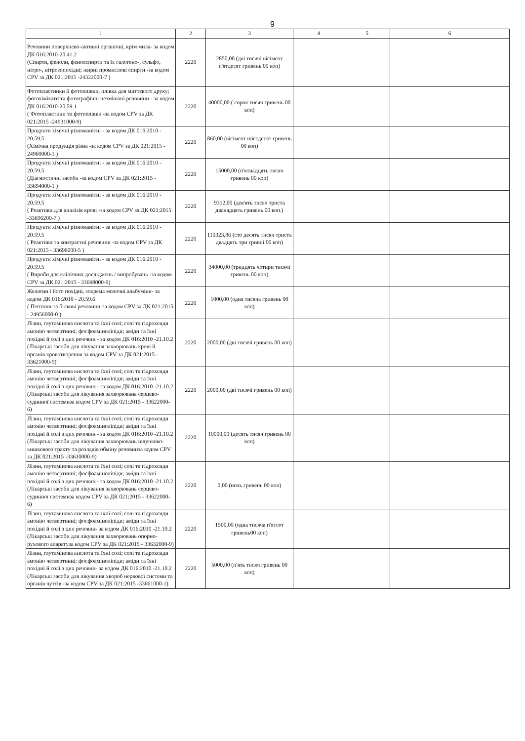9
| 1 | 2 | 3 | 4 | 5 | 6 |
| --- | --- | --- | --- | --- | --- |
| Речовини поверхнево-активні органічні, крім мила- за кодом ДК 016:2010-20.41.2 (Спирти, феноли, фенолспирти та їх галогено-, сульфо, нітро-, нітрозопохідні; жирні промислові спирти -за кодом CPV за ДК 021:2015 -24322000-7 ) | 2220 | 2850,00 (дві тисячі вісімсот п'ятдесят гривень 00 коп) | | | |
| Фотопластинки й фотоплівки, плівка для миттєвого друку; фотохімікати та фотографічні незмішані речовини - за кодом ДК 016:2010-20.59.1 ( Фотопластини ти фотоплівки -за кодом CPV за ДК 021:2015 -24931000-9) | 2220 | 40000,00 ( сорок тисяч гривень 00 коп) | | | |
| Продукти хімічні різноманітні - за кодом ДК 016:2010 - 20.59.5 (Хімічна продукція різна -за кодом CPV за ДК 021:2015 - 24960000-1 ) | 2220 | 860,00 (вісімсот шістдесят гривень 00 коп) | | | |
| Продукти хімічні різноманітні - за кодом ДК 016:2010 - 20.59.5 (Діагностичні засоби -за кодом CPV за ДК 021:2015 - 33694000-1 ) | 2220 | 15000,00 (п'ятнадцять тисяч гривень 00 коп) | | | |
| Продукти хімічні різноманітні - за кодом ДК 016:2010 - 20.59.5 ( Реактиви для аналізів крові -за кодом CPV за ДК 021:2015 -33696200-7 ) | 2220 | 9312,00 (дев'ять тисяч триста дванадцять гривень 00 коп.) | | | |
| Продукти хімічні різноманітні - за кодом ДК 016:2010 - 20.59.5 ( Реактиви та контрастні речовини -за кодом CPV за ДК 021:2015 - 33696000-5 ) | 2220 | 110323,86 (сто десять тисяч триста двадцять три гривні 00 коп) | | | |
| Продукти хімічні різноманітні - за кодом ДК 016:2010 - 20.59.5 ( Вироби для клінічних досліджень / випробувань -за кодом CPV за ДК 021:2015 - 33698000-9) | 2220 | 34000,00 (тридцять чотири тисячі гривень 00 коп) | | | |
| Желатин і його похідні, зокрема молочні альбуміни- за кодом ДК 016:2010 - 20.59.6 ( Пептони та білкові речовини-за кодом CPV за ДК 021:2015 - 24956000-0 ) | 2220 | 1000,00 (одна тисяча гривень 00 коп) | | | |
| Лізин, глутамінова кислота та їхні солі; солі та гідроксиди амонію четвертинні; фосфоаміноліпіди; аміди та їхні похідні й солі з цих речовин - за кодом ДК 016:2010 -21.10.2 (Лікарські засоби для лікування захворювань крові й органів кровотворення за кодом CPV за ДК 021:2015 - 33621000-9) | 2220 | 2000,00 (дві тисячі гривень 00 коп) | | | |
| Лізин, глутамінова кислота та їхні солі; солі та гідроксиди амонію четвертинні; фосфоаміноліпіди; аміди та їхні похідні й солі з цих речовин - за кодом ДК 016:2010 -21.10.2 (Лікарські засоби для лікування захворювань серцево-судинної системиза кодом CPV за ДК 021:2015 - 33622000-6) | 2220 | 2000,00 (дві тисячі гривень 00 коп) | | | |
| Лізин, глутамінова кислота та їхні солі; солі та гідроксиди амонію четвертинні; фосфоаміноліпіди; аміди та їхні похідні й солі з цих речовин - за кодом ДК 016:2010 -21.10.2 (Лікарські засоби для лікування захворювань шлунково-кишкового тракту та розладів обміну речовинза кодом CPV за ДК 021:2015 -33610000-9) | 2220 | 10000,00 (десять тисяч гривень 00 коп) | | | |
| Лізин, глутамінова кислота та їхні солі; солі та гідроксиди амонію четвертинні; фосфоаміноліпіди; аміди та їхні похідні й солі з цих речовин - за кодом ДК 016:2010 -21.10.2 (Лікарські засоби для лікування захворювань серцево-судинної системиза кодом CPV за ДК 021:2015 - 33622000-6) | 2220 | 0,00 (ноль гривень 00 коп) | | | |
| Лізин, глутамінова кислота та їхні солі; солі та гідроксиди амонію четвертинні; фосфоаміноліпіди; аміди та їхні похідні й солі з цих речовин- за кодом ДК 016:2010 -21.10.2 (Лікарські засоби для лікування захворювань опорно-рухового апаратуза кодом CPV за ДК 021:2015 - 33632000-9) | 2220 | 1500,00 (одна тисяча п'ятсот гривень00 коп) | | | |
| Лізин, глутамінова кислота та їхні солі; солі та гідроксиди амонію четвертинні; фосфоаміноліпіди; аміди та їхні похідні й солі з цих речовин- за кодом ДК 016:2010 -21.10.2 (Лікарські засоби для лікування хвороб нервової системи та органів чуттів -за кодом CPV за ДК 021:2015 -33661000-1) | 2220 | 5000,00 (п'ять тисяч гривень 00 коп) | | | |